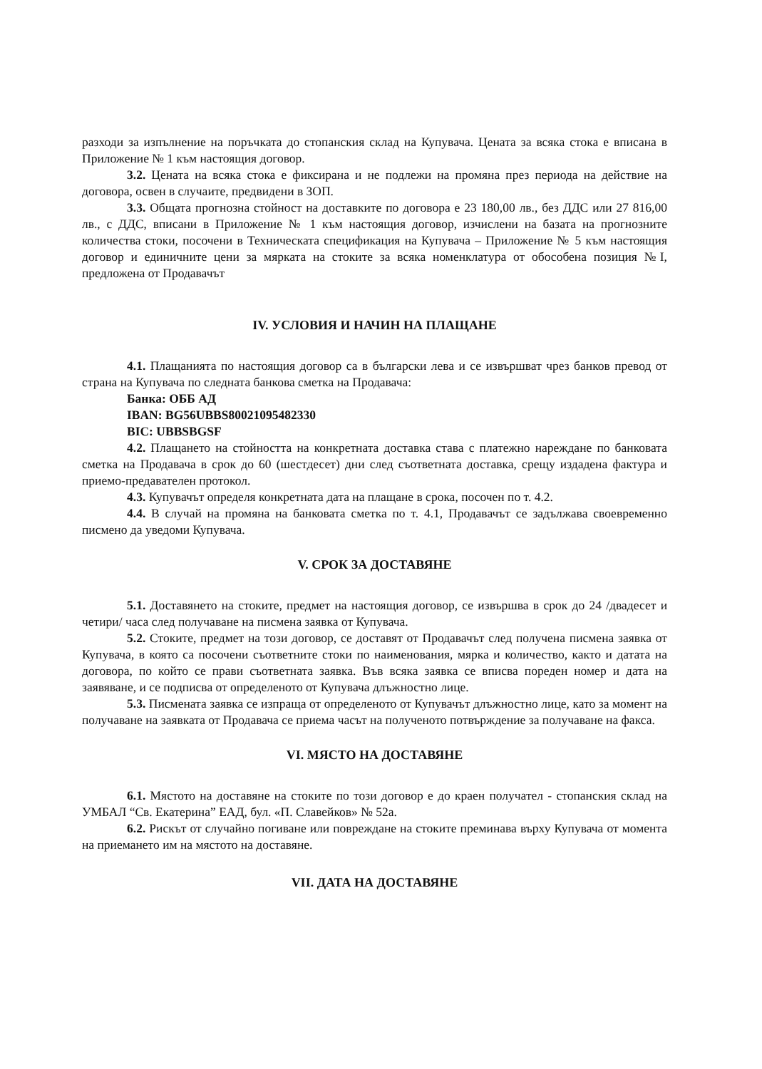разходи за изпълнение на поръчката до стопанския склад на Купувача. Цената за всяка стока е вписана в Приложение № 1 към настоящия договор.
3.2. Цената на всяка стока е фиксирана и не подлежи на промяна през периода на действие на договора, освен в случаите, предвидени в ЗОП.
3.3. Общата прогнозна стойност на доставките по договора е 23 180,00 лв., без ДДС или 27 816,00 лв., с ДДС, вписани в Приложение № 1 към настоящия договор, изчислени на базата на прогнозните количества стоки, посочени в Техническата спецификация на Купувача – Приложение № 5 към настоящия договор и единичните цени за мярката на стоките за всяка номенклатура от обособена позиция №I, предложена от Продавачът
IV. УСЛОВИЯ И НАЧИН НА ПЛАЩАНЕ
4.1. Плащанията по настоящия договор са в български лева и се извършват чрез банков превод от страна на Купувача по следната банкова сметка на Продавача:
Банка: ОББ АД
IBAN: BG56UBBS80021095482330
BIC: UBBSBGSF
4.2. Плащането на стойността на конкретната доставка става с платежно нареждане по банковата сметка на Продавача в срок до 60 (шестдесет) дни след съответната доставка, срещу издадена фактура и приемо-предавателен протокол.
4.3. Купувачът определя конкретната дата на плащане в срока, посочен по т. 4.2.
4.4. В случай на промяна на банковата сметка по т. 4.1, Продавачът се задължава своевременно писмено да уведоми Купувача.
V. СРОК ЗА ДОСТАВЯНЕ
5.1. Доставянето на стоките, предмет на настоящия договор, се извършва в срок до 24 /двадесет и четири/ часа след получаване на писмена заявка от Купувача.
5.2. Стоките, предмет на този договор, се доставят от Продавачът след получена писмена заявка от Купувача, в която са посочени съответните стоки по наименования, мярка и количество, както и датата на договора, по който се прави съответната заявка. Във всяка заявка се вписва пореден номер и дата на заявяване, и се подписва от определеното от Купувача длъжностно лице.
5.3. Писмената заявка се изпраща от определеното от Купувачът длъжностно лице, като за момент на получаване на заявката от Продавача се приема часът на полученото потвърждение за получаване на факса.
VI. МЯСТО НА ДОСТАВЯНЕ
6.1. Мястото на доставяне на стоките по този договор е до краен получател - стопанския склад на УМБАЛ “Св. Екатерина” ЕАД, бул. «П. Славейков» № 52а.
6.2. Рискът от случайно погиване или повреждане на стоките преминава върху Купувача от момента на приемането им на мястото на доставяне.
VII. ДАТА НА ДОСТАВЯНЕ